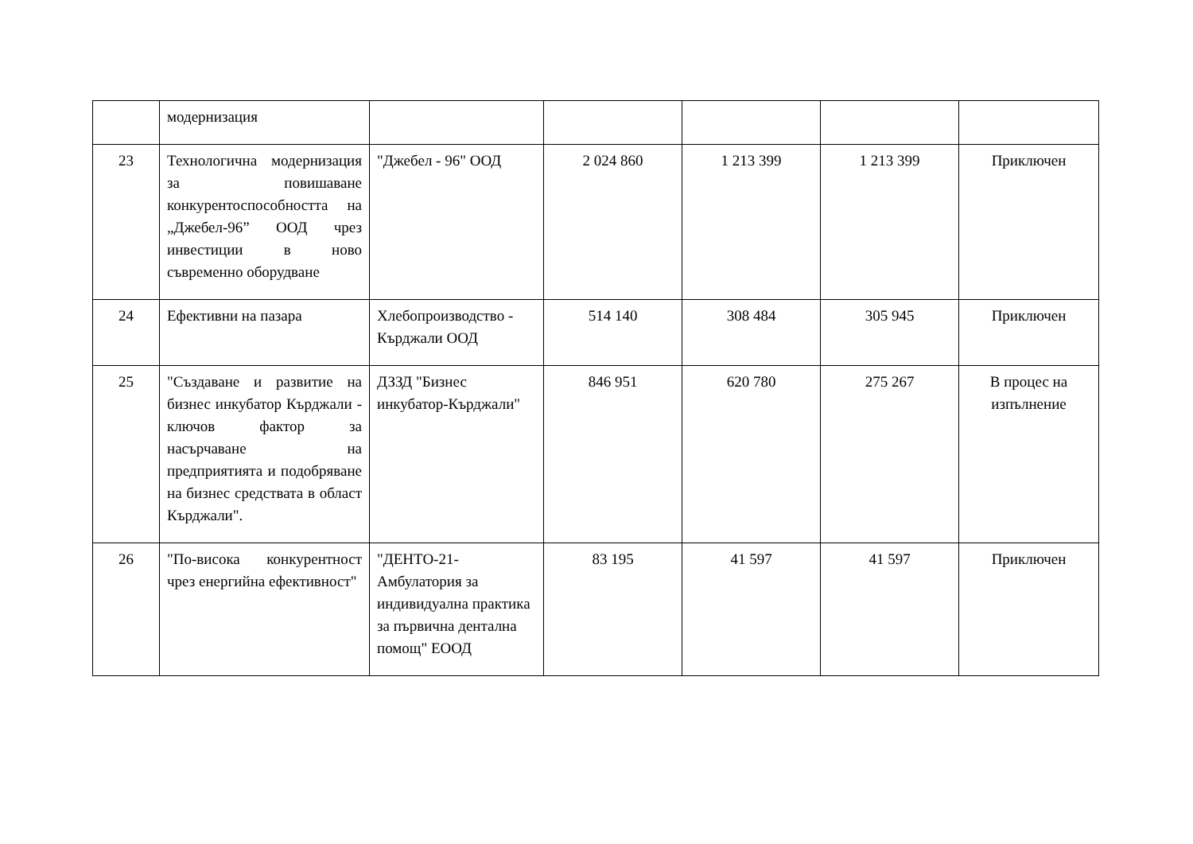| | модернизация | | | | | |
| 23 | Технологична модернизация за повишаване конкурентоспособността на „Джебел-96” ООД чрез инвестиции в ново съвременно оборудване | "Джебел - 96" ООД | 2 024 860 | 1 213 399 | 1 213 399 | Приключен |
| 24 | Ефективни на пазара | Хлебопроизводство - Кърджали ООД | 514 140 | 308 484 | 305 945 | Приключен |
| 25 | "Създаване и развитие на бизнес инкубатор Кърджали - ключов фактор за насърчаване на предприятията и подобряване на бизнес средствата в област Кърджали". | ДЗЗД "Бизнес инкубатор-Кърджали" | 846 951 | 620 780 | 275 267 | В процес на изпълнение |
| 26 | "По-висока конкурентност чрез енергийна ефективност" | "ДЕНТО-21-Амбулатория за индивидуална практика за първична дентална помощ" ЕООД | 83 195 | 41 597 | 41 597 | Приключен |